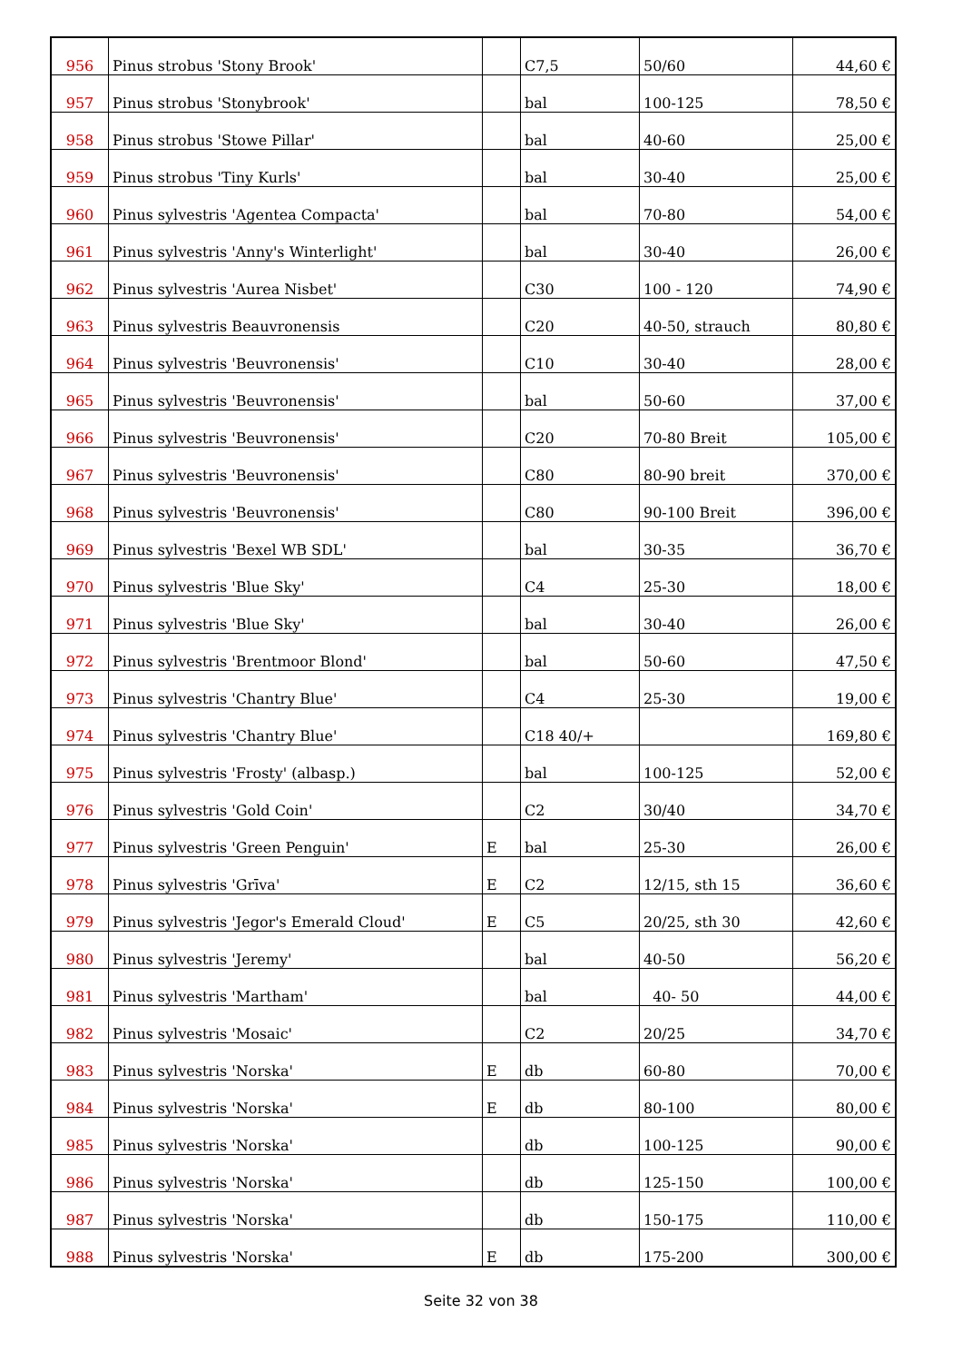| 956 | Pinus strobus 'Stony Brook' | | C7,5 | 50/60 | 44,60 € |
| 957 | Pinus strobus 'Stonybrook' | | bal | 100-125 | 78,50 € |
| 958 | Pinus strobus 'Stowe Pillar' | | bal | 40-60 | 25,00 € |
| 959 | Pinus strobus 'Tiny Kurls' | | bal | 30-40 | 25,00 € |
| 960 | Pinus sylvestris 'Agentea Compacta' | | bal | 70-80 | 54,00 € |
| 961 | Pinus sylvestris 'Anny's Winterlight' | | bal | 30-40 | 26,00 € |
| 962 | Pinus sylvestris 'Aurea Nisbet' | | C30 | 100 - 120 | 74,90 € |
| 963 | Pinus sylvestris Beauvronensis | | C20 | 40-50, strauch | 80,80 € |
| 964 | Pinus sylvestris 'Beuvronensis' | | C10 | 30-40 | 28,00 € |
| 965 | Pinus sylvestris 'Beuvronensis' | | bal | 50-60 | 37,00 € |
| 966 | Pinus sylvestris 'Beuvronensis' | | C20 | 70-80 Breit | 105,00 € |
| 967 | Pinus sylvestris 'Beuvronensis' | | C80 | 80-90 breit | 370,00 € |
| 968 | Pinus sylvestris 'Beuvronensis' | | C80 | 90-100 Breit | 396,00 € |
| 969 | Pinus sylvestris 'Bexel WB SDL' | | bal | 30-35 | 36,70 € |
| 970 | Pinus sylvestris 'Blue Sky' | | C4 | 25-30 | 18,00 € |
| 971 | Pinus sylvestris 'Blue Sky' | | bal | 30-40 | 26,00 € |
| 972 | Pinus sylvestris 'Brentmoor Blond' | | bal | 50-60 | 47,50 € |
| 973 | Pinus sylvestris 'Chantry Blue' | | C4 | 25-30 | 19,00 € |
| 974 | Pinus sylvestris 'Chantry Blue' | | C18 40/+ | | 169,80 € |
| 975 | Pinus sylvestris 'Frosty' (albasp.) | | bal | 100-125 | 52,00 € |
| 976 | Pinus sylvestris 'Gold Coin' | | C2 | 30/40 | 34,70 € |
| 977 | Pinus sylvestris 'Green Penguin' | E | bal | 25-30 | 26,00 € |
| 978 | Pinus sylvestris 'Grīva' | E | C2 | 12/15, sth 15 | 36,60 € |
| 979 | Pinus sylvestris 'Jegor's Emerald Cloud' | E | C5 | 20/25, sth 30 | 42,60 € |
| 980 | Pinus sylvestris 'Jeremy' | | bal | 40-50 | 56,20 € |
| 981 | Pinus sylvestris 'Martham' | | bal | 40- 50 | 44,00 € |
| 982 | Pinus sylvestris 'Mosaic' | | C2 | 20/25 | 34,70 € |
| 983 | Pinus sylvestris 'Norska' | E | db | 60-80 | 70,00 € |
| 984 | Pinus sylvestris 'Norska' | E | db | 80-100 | 80,00 € |
| 985 | Pinus sylvestris 'Norska' | | db | 100-125 | 90,00 € |
| 986 | Pinus sylvestris 'Norska' | | db | 125-150 | 100,00 € |
| 987 | Pinus sylvestris 'Norska' | | db | 150-175 | 110,00 € |
| 988 | Pinus sylvestris 'Norska' | E | db | 175-200 | 300,00 € |
Seite 32 von 38